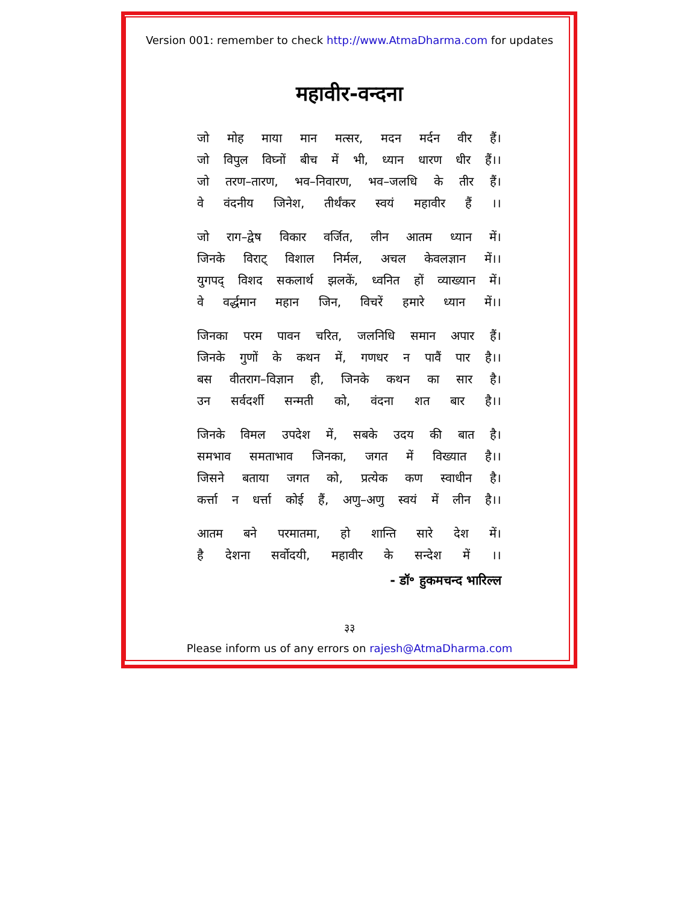Version 001: remember to check http://www.AtmaDharma.com for updates
महावीर-वन्दना
जो मोह माया मान मत्सर, मदन मर्दन वीर हैं।
जो विपुल विघ्नों बीच में भी, ध्यान धारण धीर हैं।।
जो तरण–तारण, भव–निवारण, भव–जलधि के तीर हैं।
वे वंदनीय जिनेश, तीर्थंकर स्वयं महावीर हैं ।।
जो राग–द्वेष विकार वर्जित, लीन आतम ध्यान में।
जिनके विराट् विशाल निर्मल, अचल केवलज्ञान में।।
युगपद् विशद सकलार्थ झलकें, ध्वनित हों व्याख्यान में।
वे वर्द्धमान महान जिन, विचरें हमारे ध्यान में।।
जिनका परम पावन चरित, जलनिधि समान अपार हैं।
जिनके गुणों के कथन में, गणधर न पावैं पार है।।
बस वीतराग–विज्ञान ही, जिनके कथन का सार है।
उन सर्वदर्शी सन्मती को, वंदना शत बार है।।
जिनके विमल उपदेश में, सबके उदय की बात है।
समभाव समताभाव जिनका, जगत में विख्यात है।।
जिसने बताया जगत को, प्रत्येक कण स्वाधीन है।
कर्त्ता न धर्त्ता कोई हैं, अणु–अणु स्वयं में लीन है।।
आतम बने परमातमा, हो शान्ति सारे देश में।
है देशना सर्वोदयी, महावीर के सन्देश में ।।
- डॉ॰ हुकमचन्द भारिल्ल
३३
Please inform us of any errors on rajesh@AtmaDharma.com